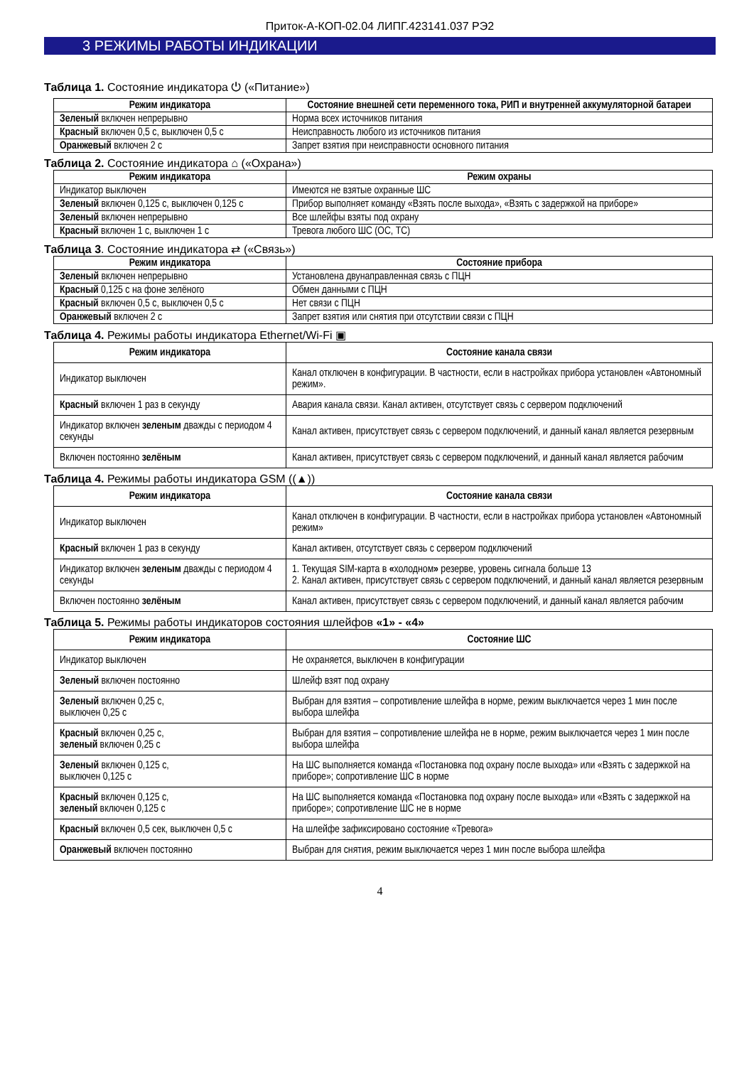Приток-А-КОП-02.04 ЛИПГ.423141.037 РЭ2
3 РЕЖИМЫ РАБОТЫ ИНДИКАЦИИ
Таблица 1. Состояние индикатора ⏻ («Питание»)
| Режим индикатора | Состояние внешней сети переменного тока, РИП и внутренней аккумуляторной батареи |
| --- | --- |
| Зеленый включен непрерывно | Норма всех источников питания |
| Красный включен 0,5 с, выключен 0,5 с | Неисправность любого из источников питания |
| Оранжевый включен 2 с | Запрет взятия при неисправности основного питания |
Таблица 2. Состояние индикатора ⌂ («Охрана»)
| Режим индикатора | Режим охраны |
| --- | --- |
| Индикатор выключен | Имеются не взятые охранные ШС |
| Зеленый включен 0,125 с, выключен 0,125 с | Прибор выполняет команду «Взять после выхода», «Взять с задержкой на приборе» |
| Зеленый включен непрерывно | Все шлейфы взяты под охрану |
| Красный включен 1 с, выключен 1 с | Тревога любого ШС (ОС, ТС) |
Таблица 3. Состояние индикатора ⇄ («Связь»)
| Режим индикатора | Состояние прибора |
| --- | --- |
| Зеленый включен непрерывно | Установлена двунаправленная связь с ПЦН |
| Красный 0,125 с на фоне зелёного | Обмен данными с ПЦН |
| Красный включен 0,5 с, выключен 0,5 с | Нет связи с ПЦН |
| Оранжевый включен 2 с | Запрет взятия или снятия при отсутствии связи с ПЦН |
Таблица 4. Режимы работы индикатора Ethernet/Wi-Fi ▣
| Режим индикатора | Состояние канала связи |
| --- | --- |
| Индикатор выключен | Канал отключен в конфигурации. В частности, если в настройках прибора установлен «Автономный режим». |
| Красный включен 1 раз в секунду | Авария канала связи. Канал активен, отсутствует связь с сервером подключений |
| Индикатор включен зеленым дважды с периодом 4 секунды | Канал активен, присутствует связь с сервером подключений, и данный канал является резервным |
| Включен постоянно зелёным | Канал активен, присутствует связь с сервером подключений, и данный канал является рабочим |
Таблица 4. Режимы работы индикатора GSM ((▲))
| Режим индикатора | Состояние канала связи |
| --- | --- |
| Индикатор выключен | Канал отключен в конфигурации. В частности, если в настройках прибора установлен «Автономный режим» |
| Красный включен 1 раз в секунду | Канал активен, отсутствует связь с сервером подключений |
| Индикатор включен зеленым дважды с периодом 4 секунды | 1. Текущая SIM-карта в « холодном » резерве, уровень сигнала больше 13 2. Канал активен, присутствует связь с сервером подключений, и данный канал является резервным |
| Включен постоянно зелёным | Канал активен, присутствует связь с сервером подключений, и данный канал является рабочим |
Таблица 5. Режимы работы индикаторов состояния шлейфов «1» - «4»
| Режим индикатора | Состояние ШС |
| --- | --- |
| Индикатор выключен | Не охраняется, выключен в конфигурации |
| Зеленый включен постоянно | Шлейф взят под охрану |
| Зеленый включен 0,25 с, выключен 0,25 с | Выбран для взятия – сопротивление шлейфа в норме, режим выключается через 1 мин после выбора шлейфа |
| Красный включен 0,25 с, зеленый включен 0,25 с | Выбран для взятия – сопротивление шлейфа не в норме, режим выключается через 1 мин после выбора шлейфа |
| Зеленый включен 0,125 с, выключен 0,125 с | На ШС выполняется команда «Постановка под охрану после выхода» или «Взять с задержкой на приборе»; сопротивление ШС в норме |
| Красный включен 0,125 с, зеленый включен 0,125 с | На ШС выполняется команда «Постановка под охрану после выхода» или «Взять с задержкой на приборе»; сопротивление ШС не в норме |
| Красный включен 0,5 сек, выключен 0,5 с | На шлейфе зафиксировано состояние «Тревога» |
| Оранжевый включен постоянно | Выбран для снятия, режим выключается через 1 мин после выбора шлейфа |
4